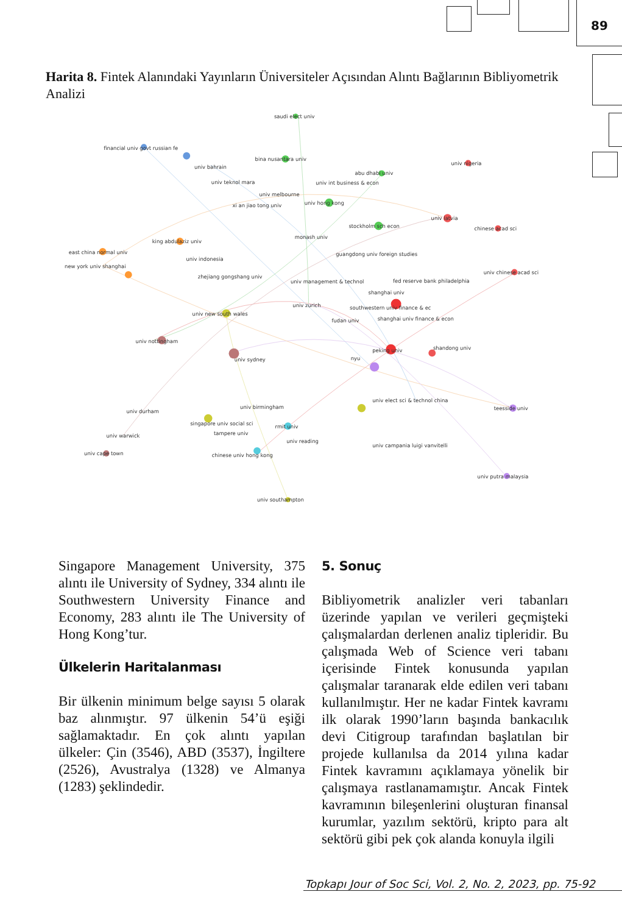89
Harita 8. Fintek Alanındaki Yayınların Üniversiteler Açısından Alıntı Bağlarının Bibliyometrik Analizi
saudi elect univ
financial univ govt russian fe
bina nusantara univ
univ bahrain
univ nigeria
abu dhabi univ
univ teknol mara
univ int business & econ
univ melbourne
univ hong kong
xi an jiao tong univ
univ latvia
stockholm sch econ
chinese acad sci
monash univ
king abdulaziz univ
east china normal univ
guangdong univ foreign studies
univ indonesia
new york univ shanghai
univ chinese acad sci
zhejiang gongshang univ
univ management & technol
fed reserve bank philadelphia
shanghai univ
univ zurich
southwestern univ finance & ec
univ new south wales
shanghai univ finance & econ
fudan univ
univ nottingham
shandong univ
peking univ
nyu
univ sydney
univ elect sci & technol china
univ birmingham
teesside univ
univ durham
singapore univ social sci
rmit univ
tampere univ
univ warwick
univ reading
univ campania luigi vanvitelli
univ cape town
chinese univ hong kong
univ putra malaysia
univ southampton
Singapore Management University, 375 alıntı ile University of Sydney, 334 alıntı ile Southwestern University Finance and Economy, 283 alıntı ile The University of Hong Kong’tur.
Ülkelerin Haritalanması
Bir ülkenin minimum belge sayısı 5 olarak baz alınmıştır. 97 ülkenin 54’ü eşiği sağlamaktadır. En çok alıntı yapılan ülkeler: Çin (3546), ABD (3537), İngiltere (2526), Avustralya (1328) ve Almanya (1283) şeklindedir.
5. Sonuç
Bibliyometrik analizler veri tabanları üzerinde yapılan ve verileri geçmişteki çalışmalardan derlenen analiz tipleridir. Bu çalışmada Web of Science veri tabanı içerisinde Fintek konusunda yapılan çalışmalar taranarak elde edilen veri tabanı kullanılmıştır. Her ne kadar Fintek kavramı ilk olarak 1990’ların başında bankacılık devi Citigroup tarafından başlatılan bir projede kullanılsa da 2014 yılına kadar Fintek kavramını açıklamaya yönelik bir çalışmaya rastlanamamıştır. Ancak Fintek kavramının bileşenlerini oluşturan finansal kurumlar, yazılım sektörü, kripto para alt sektörü gibi pek çok alanda konuyla ilgili
Topkapı Jour of Soc Sci, Vol. 2, No. 2, 2023, pp. 75-92